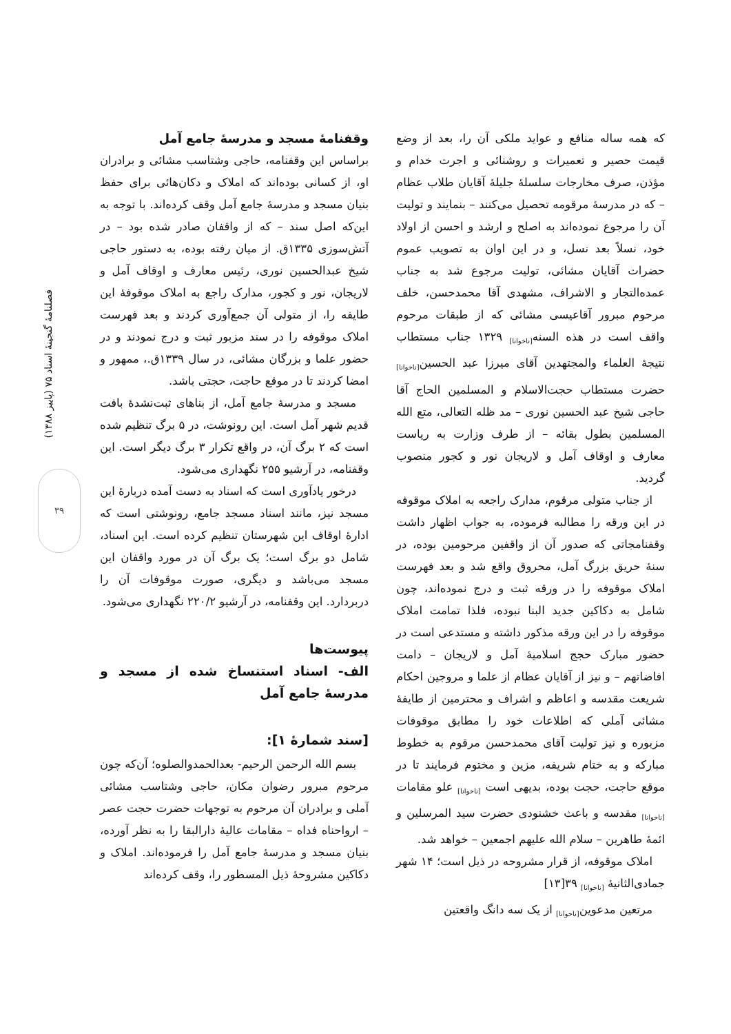فصلنامهٔ گنجینهٔ اسناد ۷۵ (پاییز ۱۳۸۸)
۳۹
وقفنامهٔ مسجد و مدرسهٔ جامع آمل
براساس این وقفنامه، حاجی وشتاسب مشائی و برادران او، از کسانی بوده‌اند که املاک و دکان‌هائی برای حفظ بنیان مسجد و مدرسهٔ جامع آمل وقف کرده‌اند. با توجه به این‌که اصل سند – که از واقفان صادر شده بود – در آتش‌سوزی ۱۳۳۵ق. از میان رفته بوده، به دستور حاجی شیخ عبدالحسین نوری، رئیس معارف و اوقاف آمل و لاریجان، نور و کجور، مدارک راجع به املاک موقوفهٔ این طایفه را، از متولی آن جمع‌آوری کردند و بعد فهرست املاک موقوفه را در سند مزبور ثبت و درج نمودند و در حضور علما و بزرگان مشائی، در سال ۱۳۳۹ق.، ممهور و امضا کردند تا در موقع حاجت، حجتی باشد.
مسجد و مدرسهٔ جامع آمل، از بناهای ثبت‌نشدهٔ بافت قدیم شهر آمل است. این رونوشت، در ۵ برگ تنظیم شده است که ۲ برگ آن، در واقع تکرار ۳ برگ دیگر است. این وقفنامه، در آرشیو ۲۵۵ نگهداری می‌شود.
درخور یادآوری است که اسناد به دست آمده دربارهٔ این مسجد نیز، مانند اسناد مسجد جامع، رونوشتی است که ادارهٔ اوقاف این شهرستان تنظیم کرده است. این اسناد، شامل دو برگ است؛ یک برگ آن در مورد واقفان این مسجد می‌باشد و دیگری، صورت موقوفات آن را دربردارد. این وقفنامه، در آرشیو ۲۲۰/۲ نگهداری می‌شود.
پیوست‌ها
الف- اسناد استنساخ شده از مسجد و مدرسهٔ جامع آمل
[سند شمارهٔ ۱]:
بسم الله الرحمن الرحیم- بعدالحمدوالصلوه؛ آن‌که چون مرحوم مبرور رضوان مکان، حاجی وشتاسب مشائی آملی و برادران آن مرحوم به توجهات حضرت حجت عصر – ارواحناه فداه – مقامات عالیهٔ دارالبقا را به نظر آورده، بنیان مسجد و مدرسهٔ جامع آمل را فرموده‌اند. املاک و دکاکین مشروحهٔ ذیل المسطور را، وقف کرده‌اند
که همه ساله منافع و عواید ملکی آن را، بعد از وضع قیمت حصیر و تعمیرات و روشنائی و اجرت خدام و مؤذن، صرف مخارجات سلسلهٔ جلیلهٔ آقایان طلاب عظام – که در مدرسهٔ مرقومه تحصیل می‌کنند – بنمایند و تولیت آن را مرجوع نموده‌اند به اصلح و ارشد و احسن از اولاد خود، نسلاً بعد نسل، و در این اوان به تصویب عموم حضرات آقایان مشائی، تولیت مرجوع شد به جناب عمده‌التجار و الاشراف، مشهدی آقا محمدحسن، خلف مرحوم مبرور آقاعیسی مشائی که از طبقات مرحوم واقف است در هذه السنه<sub>[ناخوانا]</sub> ۱۳۲۹ جناب مستطاب نتیجهٔ العلماء والمجتهدین آقای میرزا عبد الحسین<sub>[ناخوانا]</sub> حضرت مستطاب حجت‌الاسلام و المسلمین الحاج آقا حاجی شیخ عبد الحسین نوری – مد ظله التعالی، متع الله المسلمین بطول بقائه – از طرف وزارت به ریاست معارف و اوقاف آمل و لاریجان نور و کجور منصوب گردید.
از جناب متولی مرقوم، مدارک راجعه به املاک موقوفه در این ورقه را مطالبه فرموده، به جواب اظهار داشت وقفنامجاتی که صدور آن از واقفین مرحومین بوده، در سنهٔ حریق بزرگ آمل، محروق واقع شد و بعد فهرست املاک موقوفه را در ورقه ثبت و درج نموده‌اند، چون شامل به دکاکین جدید البنا نبوده، فلذا تمامت املاک موقوفه را در این ورقه مذکور داشته و مستدعی است در حضور مبارک حجج اسلامیهٔ آمل و لاریجان – دامت افاضاتهم – و نیز از آقایان عظام از علما و مروجین احکام شریعت مقدسه و اعاظم و اشراف و محترمین از طایفهٔ مشائی آملی که اطلاعات خود را مطابق موقوفات مزبوره و نیز تولیت آقای محمدحسن مرقوم به خطوط مبارکه و به ختام شریفه، مزین و مختوم فرمایند تا در موقع حاجت، حجت بوده، بدیهی است <sub>[ناخوانا]</sub> علو مقامات <sub>[ناخوانا]</sub> مقدسه و باعث خشنودی حضرت سید المرسلین و ائمهٔ طاهرین – سلام الله علیهم اجمعین – خواهد شد.
املاک موقوفه، از قرار مشروحه در ذیل است؛ ۱۴ شهر جمادی‌الثانیهٔ <sub>[ناخوانا]</sub> ۳۹[۱۳]
مرتعین مدعوین<sub>[ناخوانا]</sub> از یک سه دانگ واقعتین